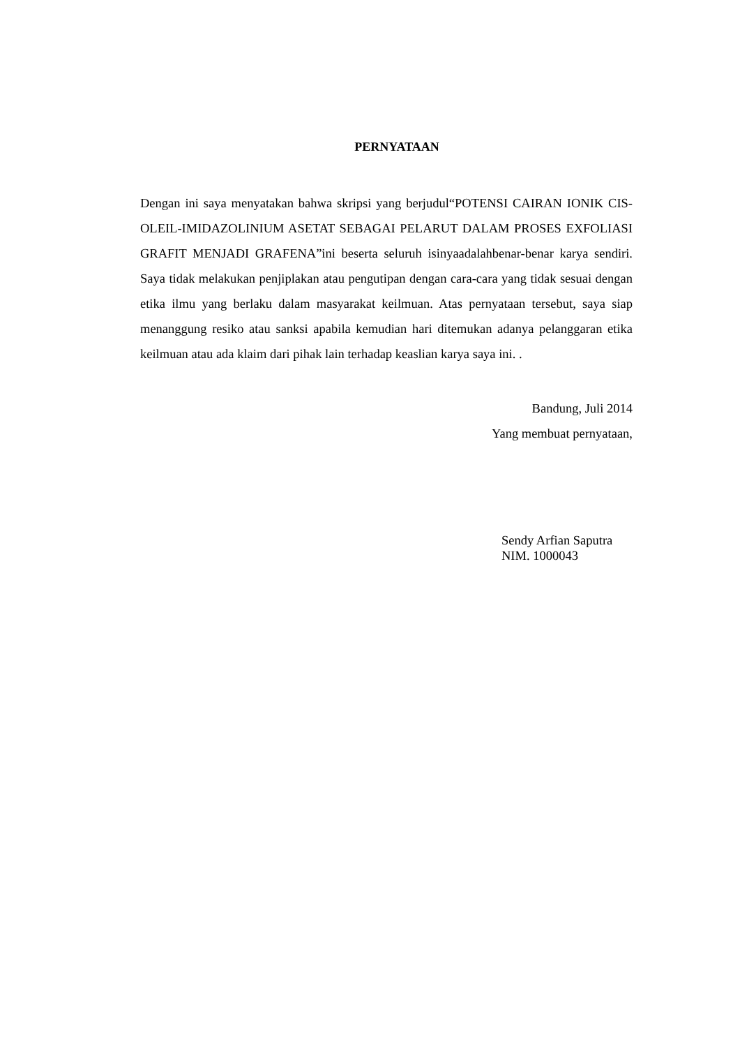PERNYATAAN
Dengan ini saya menyatakan bahwa skripsi yang berjudul“POTENSI CAIRAN IONIK CIS-OLEIL-IMIDAZOLINIUM ASETAT SEBAGAI PELARUT DALAM PROSES EXFOLIASI GRAFIT MENJADI GRAFENA”ini beserta seluruh isinyaadalahbenar-benar karya sendiri. Saya tidak melakukan penjiplakan atau pengutipan dengan cara-cara yang tidak sesuai dengan etika ilmu yang berlaku dalam masyarakat keilmuan. Atas pernyataan tersebut, saya siap menanggung resiko atau sanksi apabila kemudian hari ditemukan adanya pelanggaran etika keilmuan atau ada klaim dari pihak lain terhadap keaslian karya saya ini. .
Bandung, Juli 2014
Yang membuat pernyataan,
Sendy Arfian Saputra
NIM. 1000043